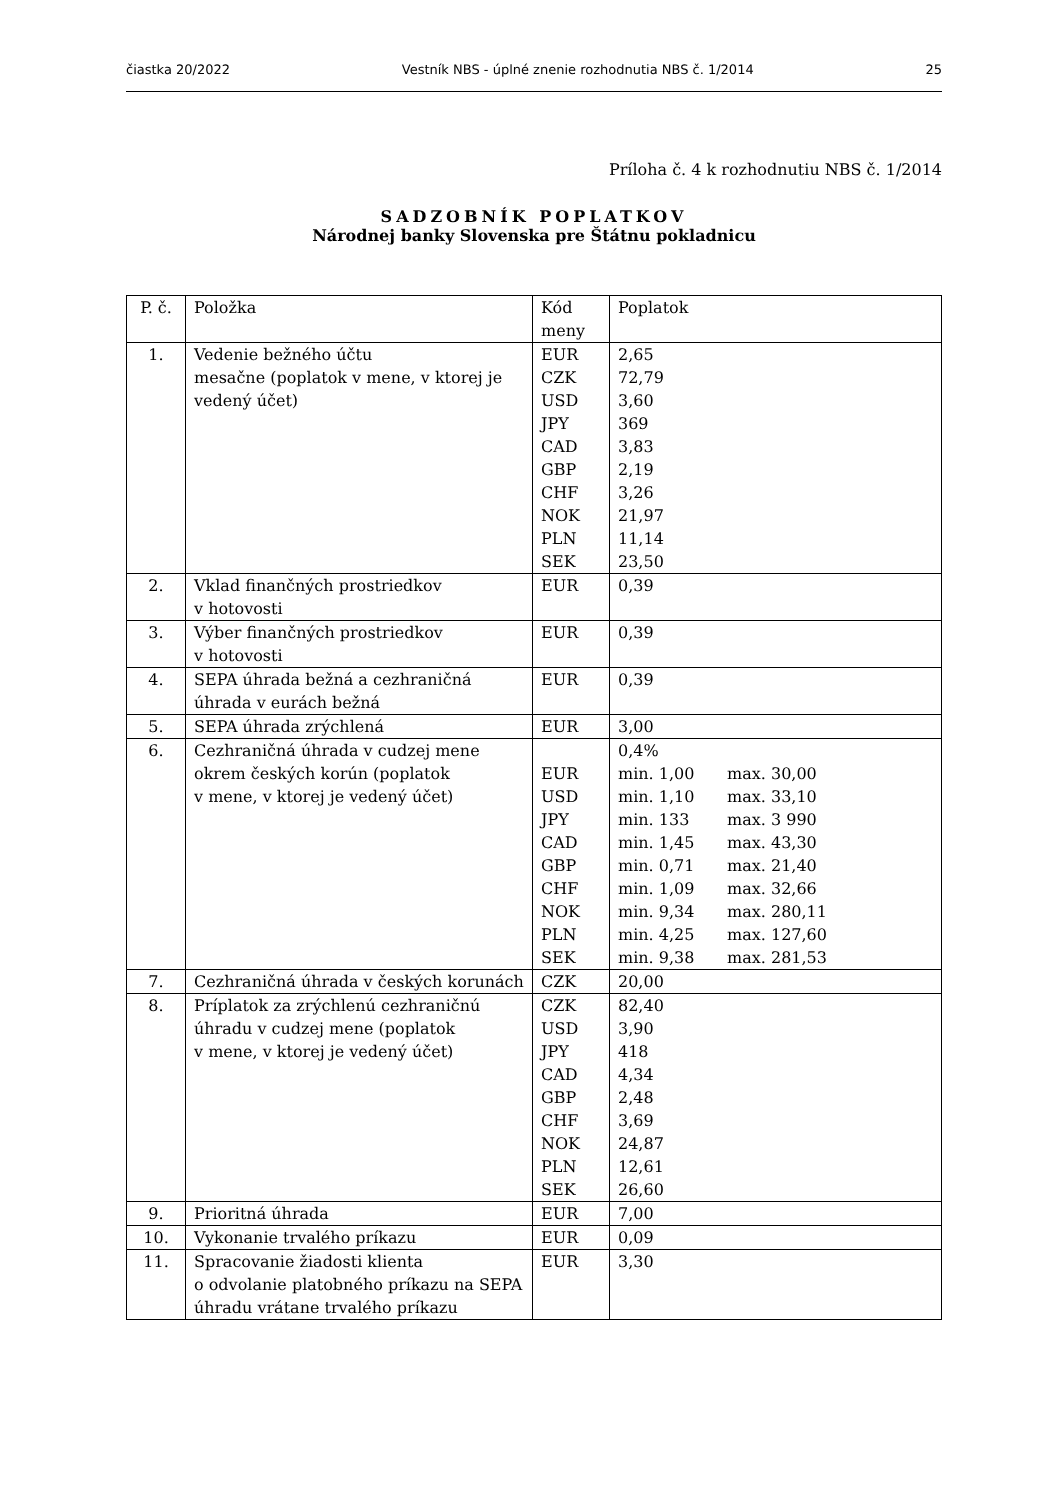čiastka 20/2022 Vestník NBS - úplné znenie rozhodnutia NBS č. 1/2014 25
Príloha č. 4 k rozhodnutiu NBS č. 1/2014
SADZOBNÍK POPLATKOV
Národnej banky Slovenska pre Štátnu pokladnicu
| P. č. | Položka | Kód meny | Poplatok |
| 1. | Vedenie bežného účtu mesačne (poplatok v mene, v ktorej je vedený účet) | EUR CZK USD JPY CAD GBP CHF NOK PLN SEK | 2,65 72,79 3,60 369 3,83 2,19 3,26 21,97 11,14 23,50 |
| 2. | Vklad finančných prostriedkov v hotovosti | EUR | 0,39 |
| 3. | Výber finančných prostriedkov v hotovosti | EUR | 0,39 |
| 4. | SEPA úhrada bežná a cezhraničná úhrada v eurách bežná | EUR | 0,39 |
| 5. | SEPA úhrada zrýchlená | EUR | 3,00 |
| 6. | Cezhraničná úhrada v cudzej mene okrem českých korún (poplatok v mene, v ktorej je vedený účet) | EUR USD JPY CAD GBP CHF NOK PLN SEK | 0,4% min. 1,00 max. 30,00 min. 1,10 max. 33,10 min. 133 max. 3 990 min. 1,45 max. 43,30 min. 0,71 max. 21,40 min. 1,09 max. 32,66 min. 9,34 max. 280,11 min. 4,25 max. 127,60 min. 9,38 max. 281,53 |
| 7. | Cezhraničná úhrada v českých korunách | CZK | 20,00 |
| 8. | Príplatok za zrýchlenú cezhraničnú úhradu v cudzej mene (poplatok v mene, v ktorej je vedený účet) | CZK USD JPY CAD GBP CHF NOK PLN SEK | 82,40 3,90 418 4,34 2,48 3,69 24,87 12,61 26,60 |
| 9. | Prioritná úhrada | EUR | 7,00 |
| 10. | Vykonanie trvalého príkazu | EUR | 0,09 |
| 11. | Spracovanie žiadosti klienta o odvolanie platobného príkazu na SEPA úhradu vrátane trvalého príkazu | EUR | 3,30 |